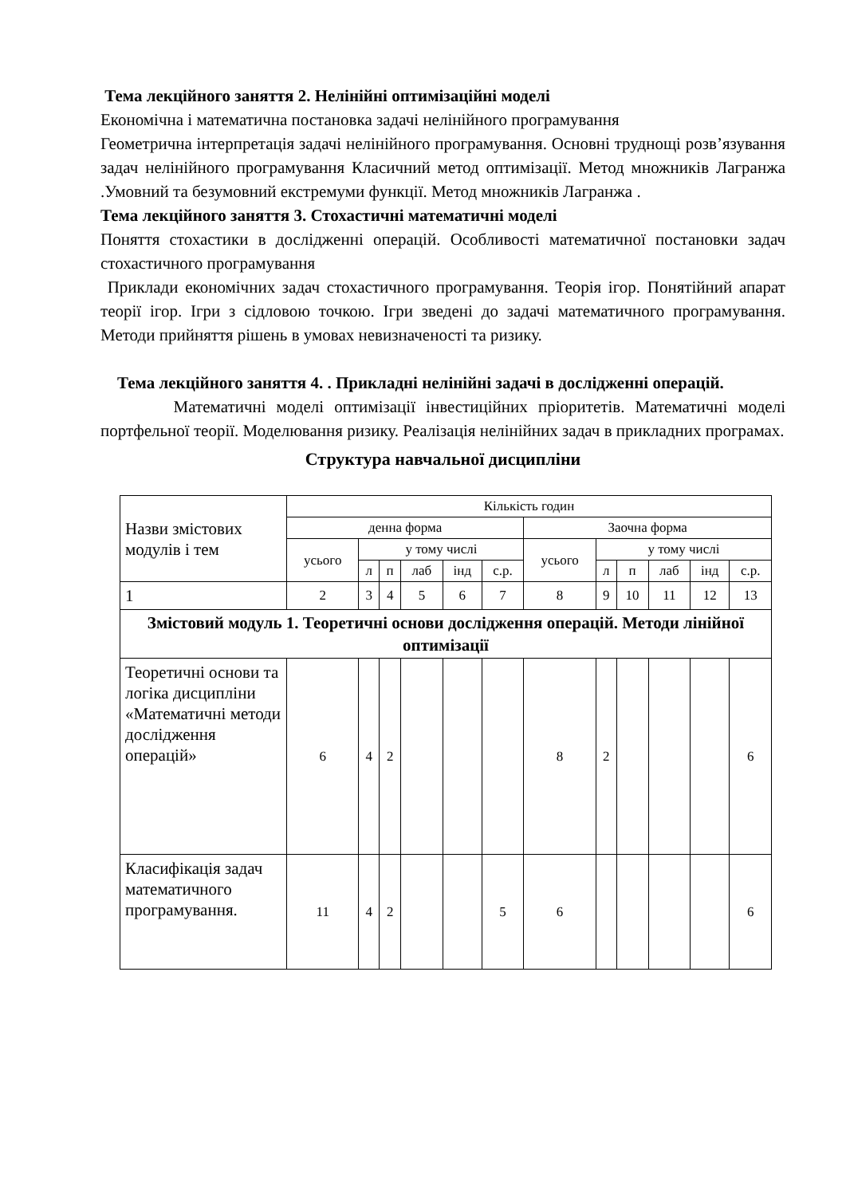Тема лекційного заняття 2. Нелінійні оптимізаційні моделі
Економічна і математична постановка задачі нелінійного програмування
Геометрична інтерпретація задачі нелінійного програмування. Основні труднощі розв’язування задач нелінійного програмування Класичний метод оптимізації. Метод множників Лагранжа .Умовний та безумовний екстремуми функції. Метод множників Лагранжа .
Тема лекційного заняття 3. Стохастичні математичні моделі
Поняття стохастики в дослідженні операцій. Особливості математичної постановки задач стохастичного програмування
Приклади економічних задач стохастичного програмування. Теорія ігор. Понятійний апарат теорії ігор. Ігри з сідловою точкою. Ігри зведені до задачі математичного програмування. Методи прийняття рішень в умовах невизначеності та ризику.
Тема лекційного заняття 4. . Прикладні нелінійні задачі в дослідженні операцій.
Математичні моделі оптимізації інвестиційних пріоритетів. Математичні моделі портфельної теорії. Моделювання ризику. Реалізація нелінійних задач в прикладних програмах.
Структура навчальної дисципліни
| Назви змістових модулів і тем | Кількість годин | | | | | | | | | | | |
| --- | --- | --- | --- | --- | --- | --- | --- | --- | --- | --- | --- | --- |
| | денна форма | | | | | | Заочна форма | | | | | |
| | усього | у тому числі | | | | | усього | у тому числі | | | | |
| | | л | п | лаб | інд | с.р. | | л | п | лаб | інд | с.р. |
| 1 | 2 | 3 | 4 | 5 | 6 | 7 | 8 | 9 | 10 | 11 | 12 | 13 |
| Змістовий модуль 1. Теоретичні основи дослідження операцій. Методи лінійної оптимізації | | | | | | | | | | | | |
| Теоретичні основи та логіка дисципліни «Математичні методи дослідження операцій» | 6 | 4 | 2 | | | | 8 | 2 | | | | 6 |
| Класифікація задач математичного програмування. | 11 | 4 | 2 | | | 5 | 6 | | | | | 6 |